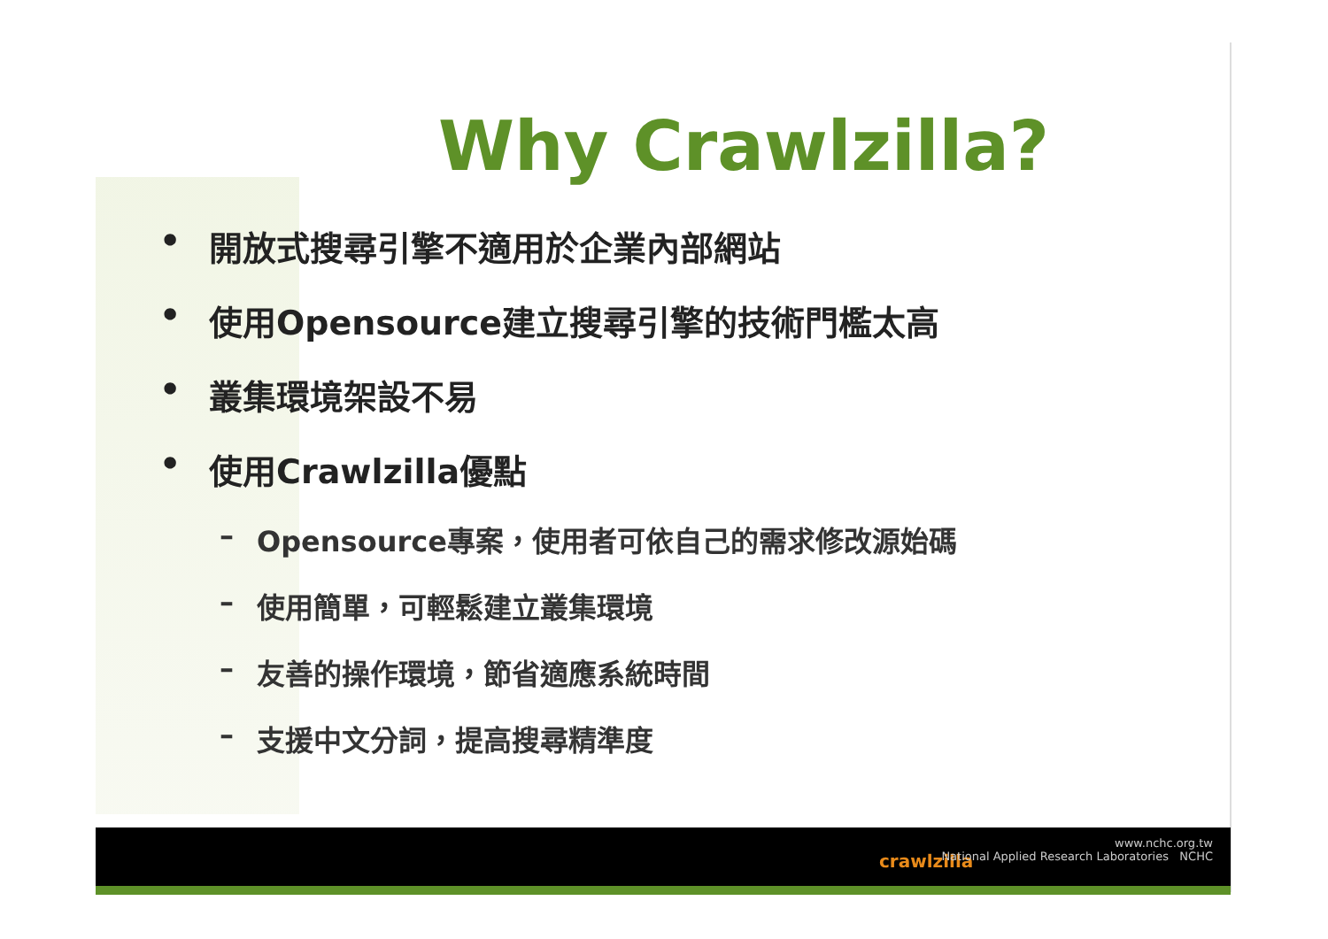Why Crawlzilla?
• 開放式搜尋引擎不適用於企業內部網站
• 使用Opensource建立搜尋引擎的技術門檻太高
• 叢集環境架設不易
• 使用Crawlzilla優點
– Opensource專案，使用者可依自己的需求修改源始碼
– 使用簡單，可輕鬆建立叢集環境
– 友善的操作環境，節省適應系統時間
– 支援中文分詞，提高搜尋精準度
crawlzilla
www.nchc.org.tw
National Applied Research Laboratories NCHC